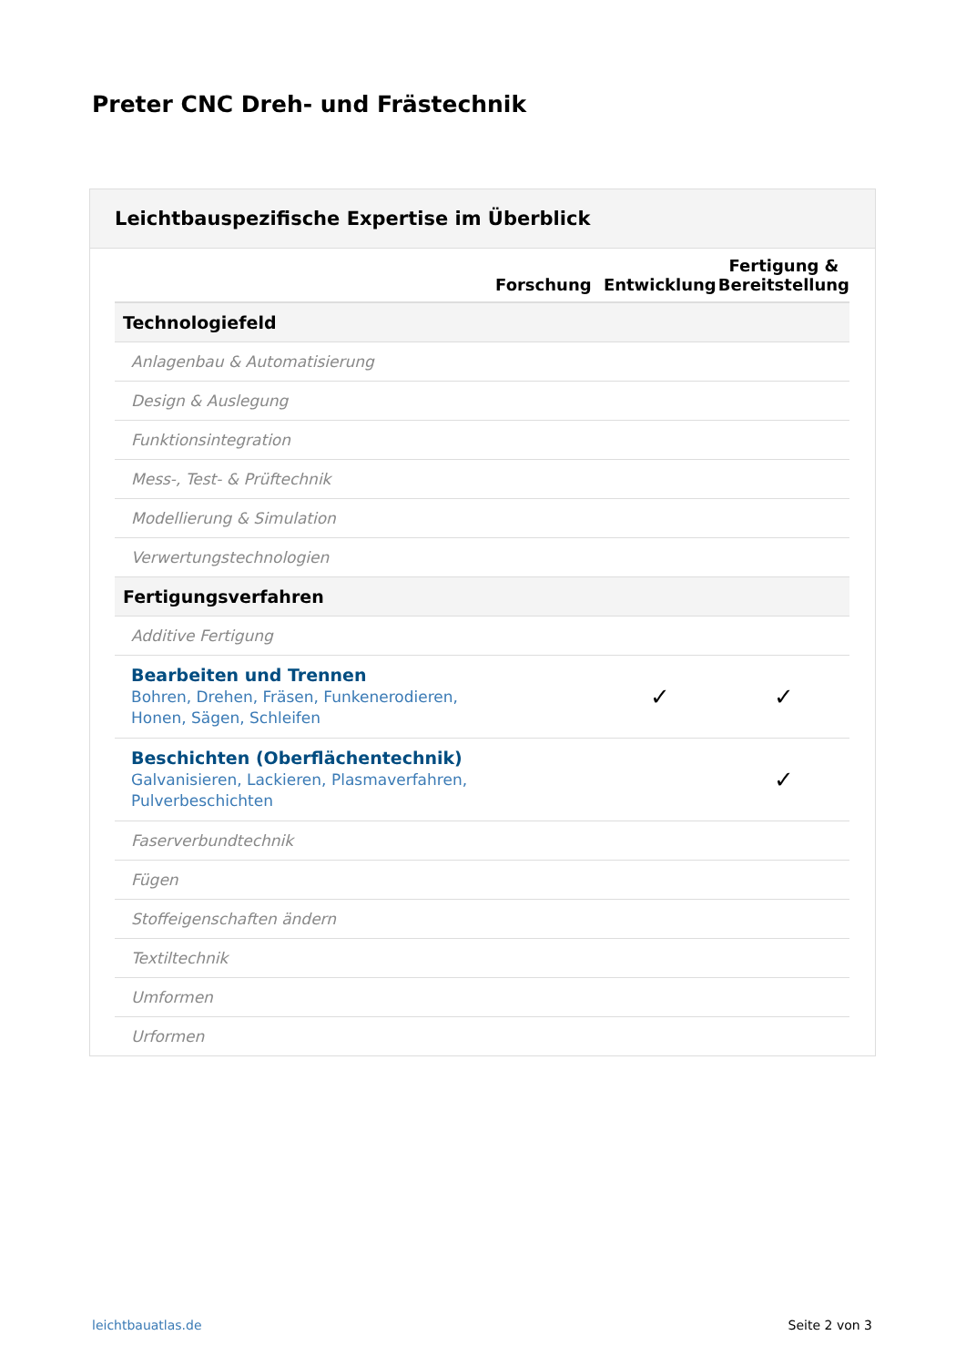Preter CNC Dreh- und Frästechnik
Leichtbauspezifische Expertise im Überblick
| | Forschung | Entwicklung | Fertigung & Bereitstellung |
| --- | --- | --- | --- |
| Technologiefeld | | | |
| Anlagenbau & Automatisierung | | | |
| Design & Auslegung | | | |
| Funktionsintegration | | | |
| Mess-, Test- & Prüftechnik | | | |
| Modellierung & Simulation | | | |
| Verwertungstechnologien | | | |
| Fertigungsverfahren | | | |
| Additive Fertigung | | | |
| Bearbeiten und Trennen Bohren, Drehen, Fräsen, Funkenerodieren, Honen, Sägen, Schleifen | | ✓ | ✓ |
| Beschichten (Oberflächentechnik) Galvanisieren, Lackieren, Plasmaverfahren, Pulverbeschichten | | | ✓ |
| Faserverbundtechnik | | | |
| Fügen | | | |
| Stoffeigenschaften ändern | | | |
| Textiltechnik | | | |
| Umformen | | | |
| Urformen | | | |
leichtbauatlas.de Seite 2 von 3